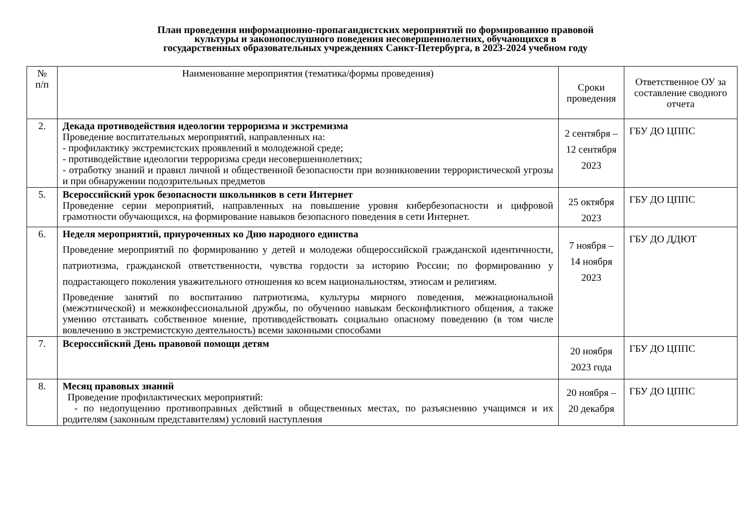План проведения информационно-пропагандистских мероприятий по формированию правовой
культуры и законопослушного поведения несовершеннолетних, обучающихся в
государственных образовательных учреждениях Санкт-Петербурга, в 2023-2024 учебном году
| № п/п | Наименование мероприятия (тематика/формы проведения) | Сроки проведения | Ответственное ОУ за составление сводного отчета |
| --- | --- | --- | --- |
| 2. | Декада противодействия идеологии терроризма и экстремизма Проведение воспитательных мероприятий, направленных на: - профилактику экстремистских проявлений в молодежной среде; - противодействие идеологии терроризма среди несовершеннолетних; - отработку знаний и правил личной и общественной безопасности при возникновении террористической угрозы и при обнаружении подозрительных предметов | 2 сентября – 12 сентября 2023 | ГБУ ДО ЦППС |
| 5. | Всероссийский урок безопасности школьников в сети Интернет Проведение серии мероприятий, направленных на повышение уровня кибербезопасности и цифровой грамотности обучающихся, на формирование навыков безопасного поведения в сети Интернет. | 25 октября 2023 | ГБУ ДО ЦППС |
| 6. | Неделя мероприятий, приуроченных ко Дню народного единства Проведение мероприятий по формированию у детей и молодежи общероссийской гражданской идентичности, патриотизма, гражданской ответственности, чувства гордости за историю России; по формированию у подрастающего поколения уважительного отношения ко всем национальностям, этносам и религиям. Проведение занятий по воспитанию патриотизма, культуры мирного поведения, межнациональной (межэтнической) и межконфессиональной дружбы, по обучению навыкам бесконфликтного общения, а также умению отстаивать собственное мнение, противодействовать социально опасному поведению (в том числе вовлечению в экстремистскую деятельность) всеми законными способами | 7 ноября – 14 ноября 2023 | ГБУ ДО ДДЮТ |
| 7. | Всероссийский День правовой помощи детям | 20 ноября 2023 года | ГБУ ДО ЦППС |
| 8. | Месяц правовых знаний Проведение профилактических мероприятий: - по недопущению противоправных действий в общественных местах, по разъяснению учащимся и их родителям (законным представителям) условий наступления | 20 ноября – 20 декабря | ГБУ ДО ЦППС |